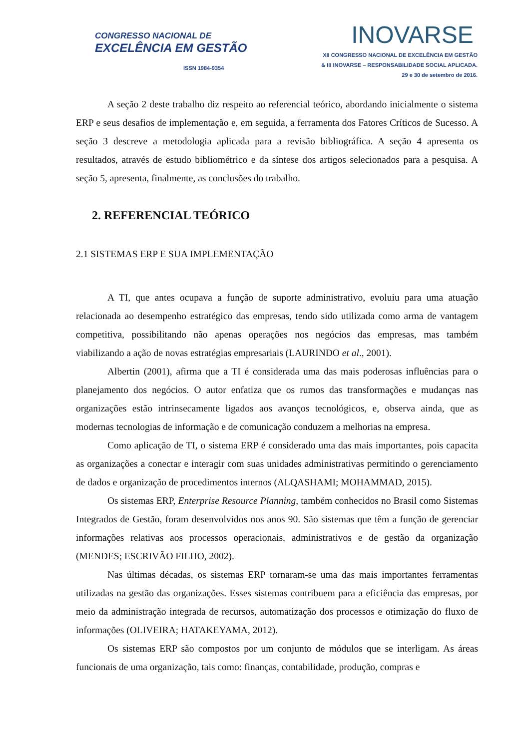CONGRESSO NACIONAL DE
EXCELÊNCIA EM GESTÃO
ISSN 1984-9354
INOVARSE
XII CONGRESSO NACIONAL DE EXCELÊNCIA EM GESTÃO
& III INOVARSE – RESPONSABILIDADE SOCIAL APLICADA.
29 e 30 de setembro de 2016.
A seção 2 deste trabalho diz respeito ao referencial teórico, abordando inicialmente o sistema ERP e seus desafios de implementação e, em seguida, a ferramenta dos Fatores Críticos de Sucesso. A seção 3 descreve a metodologia aplicada para a revisão bibliográfica. A seção 4 apresenta os resultados, através de estudo bibliométrico e da síntese dos artigos selecionados para a pesquisa. A seção 5, apresenta, finalmente, as conclusões do trabalho.
2. REFERENCIAL TEÓRICO
2.1 SISTEMAS ERP E SUA IMPLEMENTAÇÃO
A TI, que antes ocupava a função de suporte administrativo, evoluiu para uma atuação relacionada ao desempenho estratégico das empresas, tendo sido utilizada como arma de vantagem competitiva, possibilitando não apenas operações nos negócios das empresas, mas também viabilizando a ação de novas estratégias empresariais (LAURINDO et al., 2001).
Albertin (2001), afirma que a TI é considerada uma das mais poderosas influências para o planejamento dos negócios. O autor enfatiza que os rumos das transformações e mudanças nas organizações estão intrinsecamente ligados aos avanços tecnológicos, e, observa ainda, que as modernas tecnologias de informação e de comunicação conduzem a melhorias na empresa.
Como aplicação de TI, o sistema ERP é considerado uma das mais importantes, pois capacita as organizações a conectar e interagir com suas unidades administrativas permitindo o gerenciamento de dados e organização de procedimentos internos (ALQASHAMI; MOHAMMAD, 2015).
Os sistemas ERP, Enterprise Resource Planning, também conhecidos no Brasil como Sistemas Integrados de Gestão, foram desenvolvidos nos anos 90. São sistemas que têm a função de gerenciar informações relativas aos processos operacionais, administrativos e de gestão da organização (MENDES; ESCRIVÃO FILHO, 2002).
Nas últimas décadas, os sistemas ERP tornaram-se uma das mais importantes ferramentas utilizadas na gestão das organizações. Esses sistemas contribuem para a eficiência das empresas, por meio da administração integrada de recursos, automatização dos processos e otimização do fluxo de informações (OLIVEIRA; HATAKEYAMA, 2012).
Os sistemas ERP são compostos por um conjunto de módulos que se interligam. As áreas funcionais de uma organização, tais como: finanças, contabilidade, produção, compras e